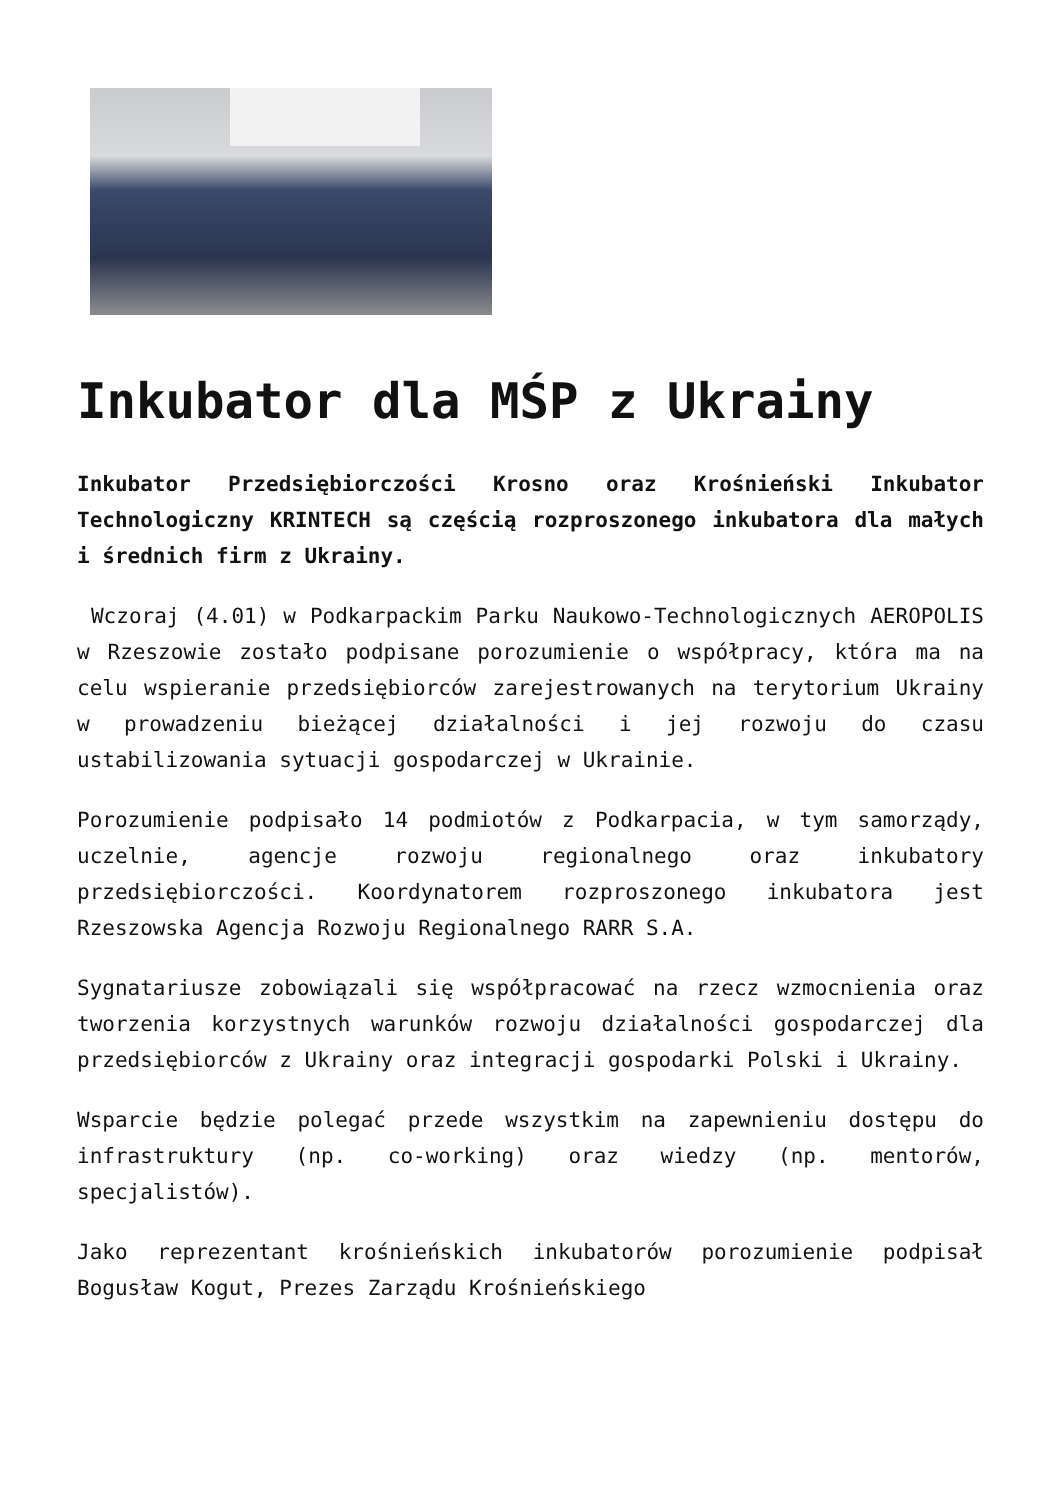Inkubator dla MŚP z Ukrainy
Inkubator Przedsiębiorczości Krosno oraz Krośnieński Inkubator Technologiczny KRINTECH są częścią rozproszonego inkubatora dla małych i średnich firm z Ukrainy.
Wczoraj (4.01) w Podkarpackim Parku Naukowo-Technologicznych AEROPOLIS w Rzeszowie zostało podpisane porozumienie o współpracy, która ma na celu wspieranie przedsiębiorców zarejestrowanych na terytorium Ukrainy w prowadzeniu bieżącej działalności i jej rozwoju do czasu ustabilizowania sytuacji gospodarczej w Ukrainie.
Porozumienie podpisało 14 podmiotów z Podkarpacia, w tym samorządy, uczelnie, agencje rozwoju regionalnego oraz inkubatory przedsiębiorczości. Koordynatorem rozproszonego inkubatora jest Rzeszowska Agencja Rozwoju Regionalnego RARR S.A.
Sygnatariusze zobowiązali się współpracować na rzecz wzmocnienia oraz tworzenia korzystnych warunków rozwoju działalności gospodarczej dla przedsiębiorców z Ukrainy oraz integracji gospodarki Polski i Ukrainy.
Wsparcie będzie polegać przede wszystkim na zapewnieniu dostępu do infrastruktury (np. co-working) oraz wiedzy (np. mentorów, specjalistów).
Jako reprezentant krośnieńskich inkubatorów porozumienie podpisał Bogusław Kogut, Prezes Zarządu Krośnieńskiego